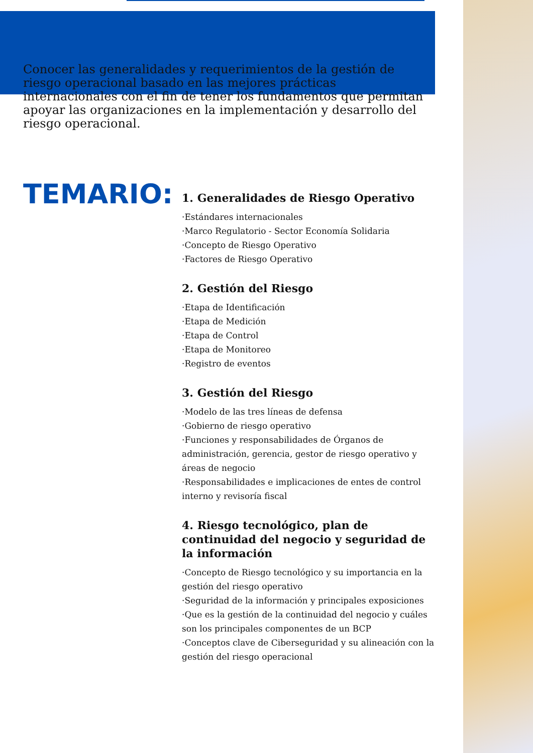Conocer las generalidades y requerimientos de la gestión de riesgo operacional basado en las mejores prácticas internacionales con el fin de tener los fundamentos que permitan apoyar las organizaciones en la implementación y desarrollo del riesgo operacional.
TEMARIO:
1. Generalidades de Riesgo Operativo
·Estándares internacionales
·Marco Regulatorio - Sector Economía Solidaria
·Concepto de Riesgo Operativo
·Factores de Riesgo Operativo
2. Gestión del Riesgo
·Etapa de Identificación
·Etapa de Medición
·Etapa de Control
·Etapa de Monitoreo
·Registro de eventos
3. Gestión del Riesgo
·Modelo de las tres líneas de defensa
·Gobierno de riesgo operativo
·Funciones y responsabilidades de Órganos de administración, gerencia, gestor de riesgo operativo y áreas de negocio
·Responsabilidades e implicaciones de entes de control interno y revisoría fiscal
4. Riesgo tecnológico, plan de continuidad del negocio y seguridad de la información
·Concepto de Riesgo tecnológico y su importancia en la gestión del riesgo operativo
·Seguridad de la información y principales exposiciones
·Que es la gestión de la continuidad del negocio y cuáles son los principales componentes de un BCP
·Conceptos clave de Ciberseguridad y su alineación con la gestión del riesgo operacional